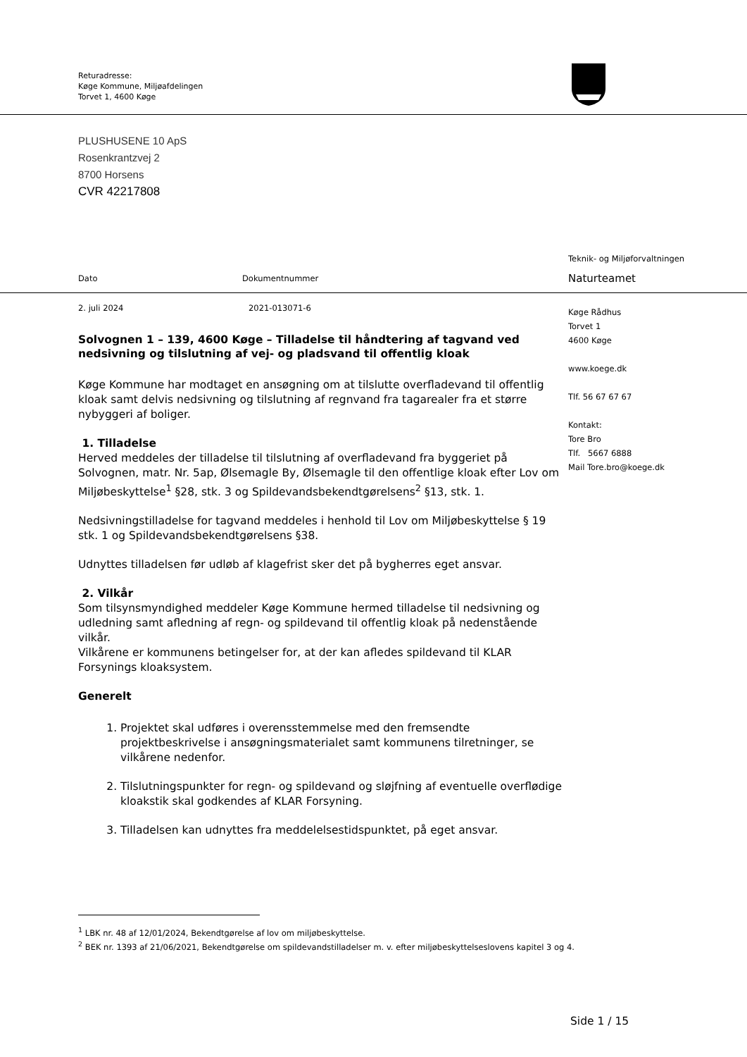Returadresse:
Køge Kommune, Miljøafdelingen
Torvet 1, 4600 Køge
PLUSHUSENE 10 ApS
Rosenkrantzvej 2
8700 Horsens
CVR 42217808
Teknik- og Miljøforvaltningen
Naturteamet
Køge Rådhus
Torvet 1
4600 Køge
www.koege.dk
Tlf. 56 67 67 67
Kontakt:
Tore Bro
Tlf. 5667 6888
Mail Tore.bro@koege.dk
Dato Dokumentnummer
2. juli 2024 2021-013071-6
Solvognen 1 – 139, 4600 Køge – Tilladelse til håndtering af tagvand ved nedsivning og tilslutning af vej- og pladsvand til offentlig kloak
Køge Kommune har modtaget en ansøgning om at tilslutte overfladevand til offentlig kloak samt delvis nedsivning og tilslutning af regnvand fra tagarealer fra et større nybyggeri af boliger.
1. Tilladelse
Herved meddeles der tilladelse til tilslutning af overfladevand fra byggeriet på Solvognen, matr. Nr. 5ap, Ølsemagle By, Ølsemagle til den offentlige kloak efter Lov om Miljøbeskyttelse<sup>1</sup> §28, stk. 3 og Spildevandsbekendtgørelsens<sup>2</sup> §13, stk. 1.
Nedsivningstilladelse for tagvand meddeles i henhold til Lov om Miljøbeskyttelse § 19 stk. 1 og Spildevandsbekendtgørelsens §38.
Udnyttes tilladelsen før udløb af klagefrist sker det på bygherres eget ansvar.
2. Vilkår
Som tilsynsmyndighed meddeler Køge Kommune hermed tilladelse til nedsivning og udledning samt afledning af regn- og spildevand til offentlig kloak på nedenstående vilkår.
Vilkårene er kommunens betingelser for, at der kan afledes spildevand til KLAR Forsynings kloaksystem.
Generelt
1. Projektet skal udføres i overensstemmelse med den fremsendte projektbeskrivelse i ansøgningsmaterialet samt kommunens tilretninger, se vilkårene nedenfor.
2. Tilslutningspunkter for regn- og spildevand og sløjfning af eventuelle overflødige kloakstik skal godkendes af KLAR Forsyning.
3. Tilladelsen kan udnyttes fra meddelelsestidspunktet, på eget ansvar.
<sup>1</sup> LBK nr. 48 af 12/01/2024, Bekendtgørelse af lov om miljøbeskyttelse.
<sup>2</sup> BEK nr. 1393 af 21/06/2021, Bekendtgørelse om spildevandstilladelser m. v. efter miljøbeskyttelseslovens kapitel 3 og 4.
Side 1 / 15